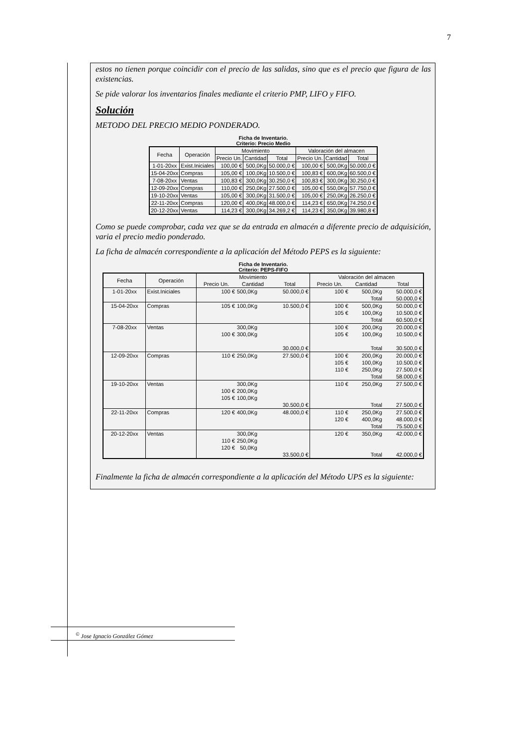7
estos no tienen porque coincidir con el precio de las salidas, sino que es el precio que figura de las existencias.
Se pide valorar los inventarios finales mediante el criterio PMP, LIFO y FIFO.
Solución
METODO DEL PRECIO MEDIO PONDERADO.
Ficha de Inventario.
Criterio: Precio Medio
| Fecha | Operación | Movimiento | | | Valoración del almacen | | |
| --- | --- | --- | --- | --- | --- | --- | --- |
| | | Precio Un. | Cantidad | Total | Precio Un. | Cantidad | Total |
| 1-01-20xx | Exist.Iniciales | 100,00 € | 500,0Kg | 50.000,0 € | 100,00 € | 500,0Kg | 50.000,0 € |
| 15-04-20xx | Compras | 105,00 € | 100,0Kg | 10.500,0 € | 100,83 € | 600,0Kg | 60.500,0 € |
| 7-08-20xx | Ventas | 100,83 € | 300,0Kg | 30.250,0 € | 100,83 € | 300,0Kg | 30.250,0 € |
| 12-09-20xx | Compras | 110,00 € | 250,0Kg | 27.500,0 € | 105,00 € | 550,0Kg | 57.750,0 € |
| 19-10-20xx | Ventas | 105,00 € | 300,0Kg | 31.500,0 € | 105,00 € | 250,0Kg | 26.250,0 € |
| 22-11-20xx | Compras | 120,00 € | 400,0Kg | 48.000,0 € | 114,23 € | 650,0Kg | 74.250,0 € |
| 20-12-20xx | Ventas | 114,23 € | 300,0Kg | 34.269,2 € | 114,23 € | 350,0Kg | 39.980,8 € |
Como se puede comprobar, cada vez que se da entrada en almacén a diferente precio de adquisición, varia el precio medio ponderado.
La ficha de almacén correspondiente a la aplicación del Método PEPS es la siguiente:
Ficha de Inventario.
Criterio: PEPS-FIFO
| Fecha | Operación | Movimiento | | | Valoración del almacen | | |
| --- | --- | --- | --- | --- | --- | --- | --- |
| | | Precio Un. | Cantidad | Total | Precio Un. | Cantidad | Total |
| 1-01-20xx | Exist.Iniciales | 100 € | 500,0Kg | 50.000,0 € | 100 € | 500,0Kg Total | 50.000,0 € 50.000,0 € |
| 15-04-20xx | Compras | 105 € | 100,0Kg | 10.500,0 € | 100 € 105 € | 500,0Kg 100,0Kg Total | 50.000,0 € 10.500,0 € 60.500,0 € |
| 7-08-20xx | Ventas | 100 € | 300,0Kg 300,0Kg | 30.000,0 € | 100 € 105 € | 200,0Kg 100,0Kg Total | 20.000,0 € 10.500,0 € 30.500,0 € |
| 12-09-20xx | Compras | 110 € | 250,0Kg | 27.500,0 € | 100 € 105 € 110 € | 200,0Kg 100,0Kg 250,0Kg Total | 20.000,0 € 10.500,0 € 27.500,0 € 58.000,0 € |
| 19-10-20xx | Ventas | 100 € 105 € | 300,0Kg 200,0Kg 100,0Kg | 30.500,0 € | 110 € | 250,0Kg Total | 27.500,0 € 27.500,0 € |
| 22-11-20xx | Compras | 120 € | 400,0Kg | 48.000,0 € | 110 € 120 € | 250,0Kg 400,0Kg Total | 27.500,0 € 48.000,0 € 75.500,0 € |
| 20-12-20xx | Ventas | 110 € 120 € | 300,0Kg 250,0Kg 50,0Kg | 33.500,0 € | 120 € | 350,0Kg Total | 42.000,0 € 42.000,0 € |
Finalmente la ficha de almacén correspondiente a la aplicación del Método UPS es la siguiente:
<sup>©</sup> Jose Ignacio González Gómez